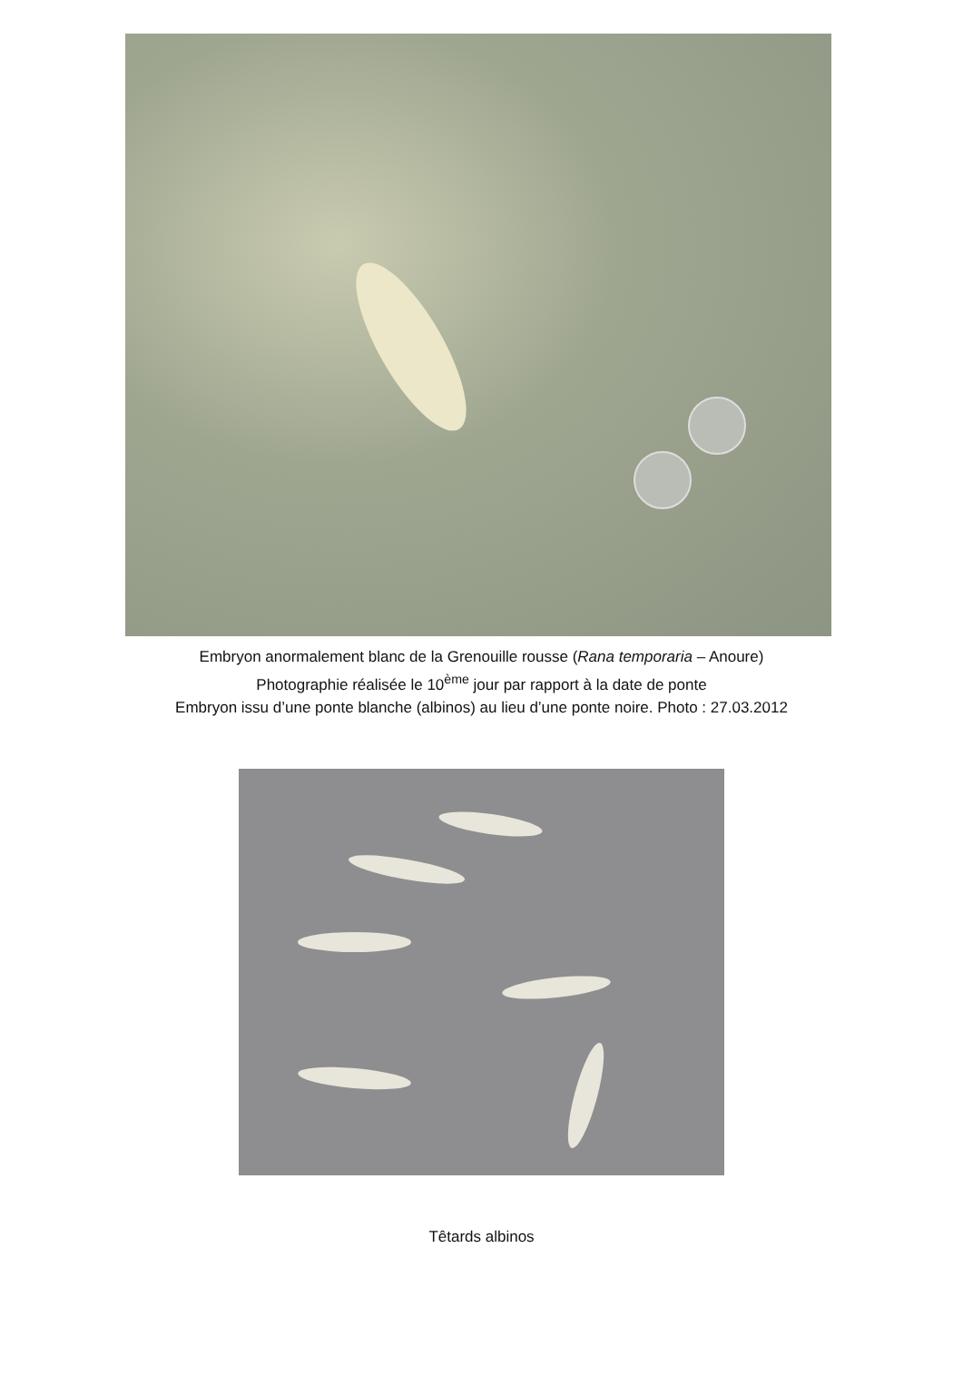Embryon anormalement blanc de la Grenouille rousse (Rana temporaria – Anoure)
Photographie réalisée le 10<sup>ème</sup> jour par rapport à la date de ponte
Embryon issu d’une ponte blanche (albinos) au lieu d’une ponte noire. Photo : 27.03.2012
Têtards albinos